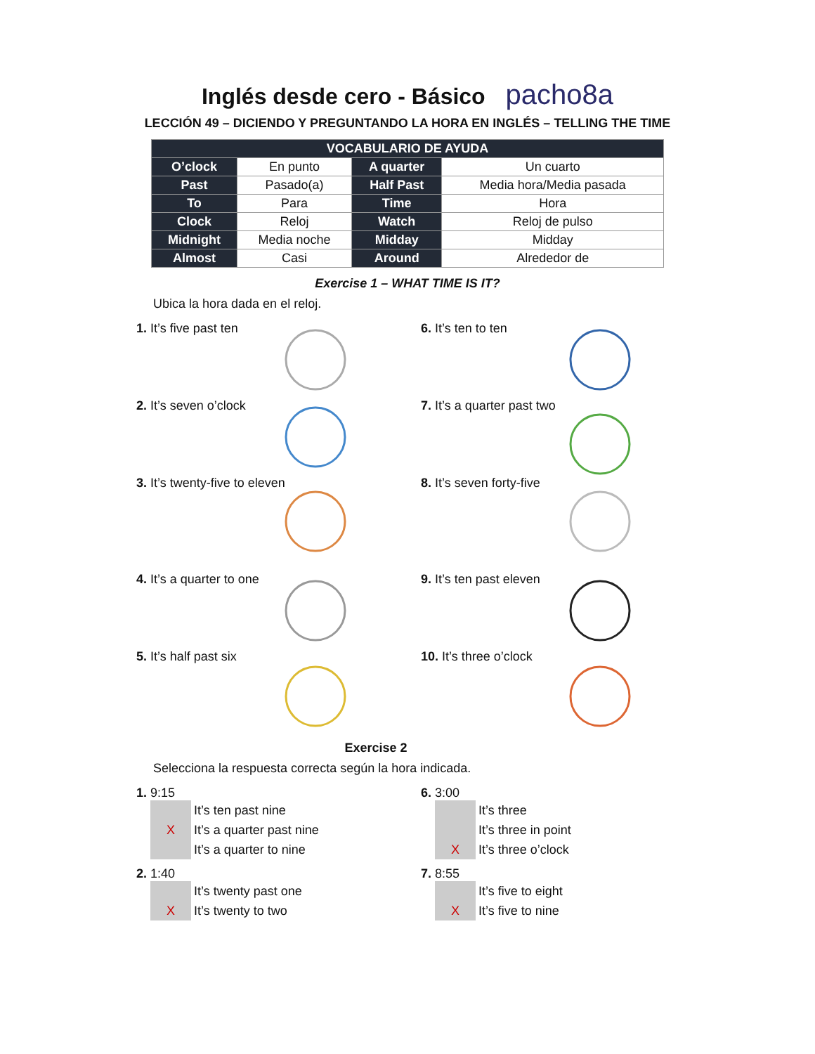Inglés desde cero - Básico pacho8a
LECCIÓN 49 – DICIENDO Y PREGUNTANDO LA HORA EN INGLÉS – TELLING THE TIME
| VOCABULARIO DE AYUDA | | | |
| --- | --- | --- | --- |
| O’clock | En punto | A quarter | Un cuarto |
| Past | Pasado(a) | Half Past | Media hora/Media pasada |
| To | Para | Time | Hora |
| Clock | Reloj | Watch | Reloj de pulso |
| Midnight | Media noche | Midday | Midday |
| Almost | Casi | Around | Alrededor de |
Exercise 1 – WHAT TIME IS IT?
Ubica la hora dada en el reloj.
1. It’s five past ten
2. It’s seven o’clock
3. It’s twenty-five to eleven
4. It’s a quarter to one
5. It’s half past six
6. It’s ten to ten
7. It’s a quarter past two
8. It’s seven forty-five
9. It’s ten past eleven
10. It’s three o’clock
Exercise 2
Selecciona la respuesta correcta según la hora indicada.
1. 9:15
It’s ten past nine
X
It’s a quarter past nine
It’s a quarter to nine
6. 3:00
It’s three
It’s three in point
X
It’s three o’clock
2. 1:40
It’s twenty past one
X
It’s twenty to two
7. 8:55
It’s five to eight
X
It’s five to nine